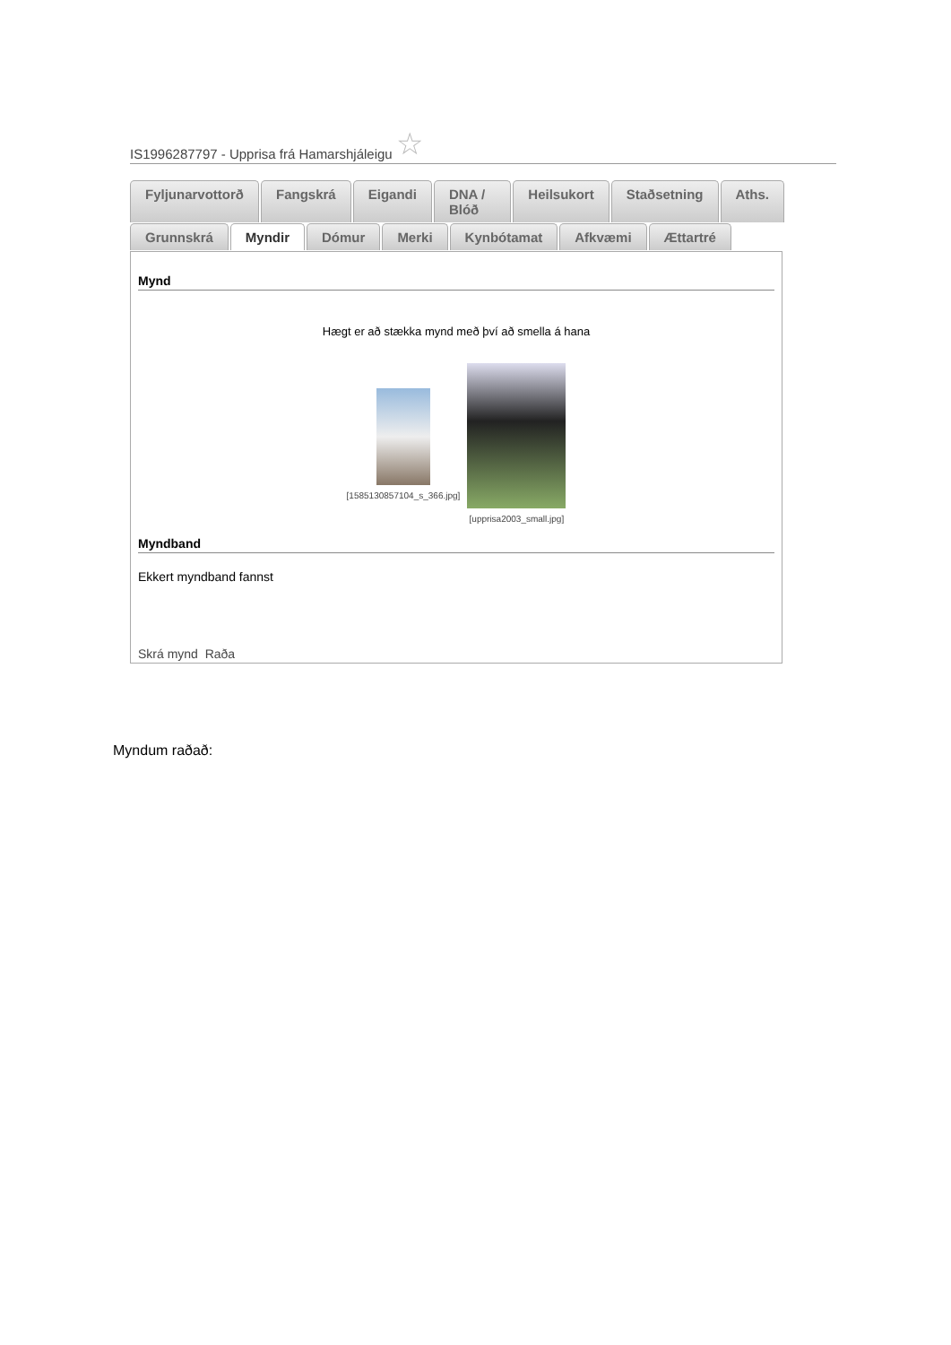IS1996287797 - Upprisa frá Hamarshjáleigu ☆
Fyljunarvottorð Fangskrá Eigandi DNA / Blóð Heilsukort Staðsetning Aths.
Grunnskrá Myndir Dómur Merki Kynbótamat Afkvæmi Ættartré
Mynd
Hægt er að stækka mynd með því að smella á hana
[1585130857104_s_366.jpg] [upprisa2003_small.jpg]
Myndband
Ekkert myndband fannst
Skrá mynd Raða
Myndum raðað: